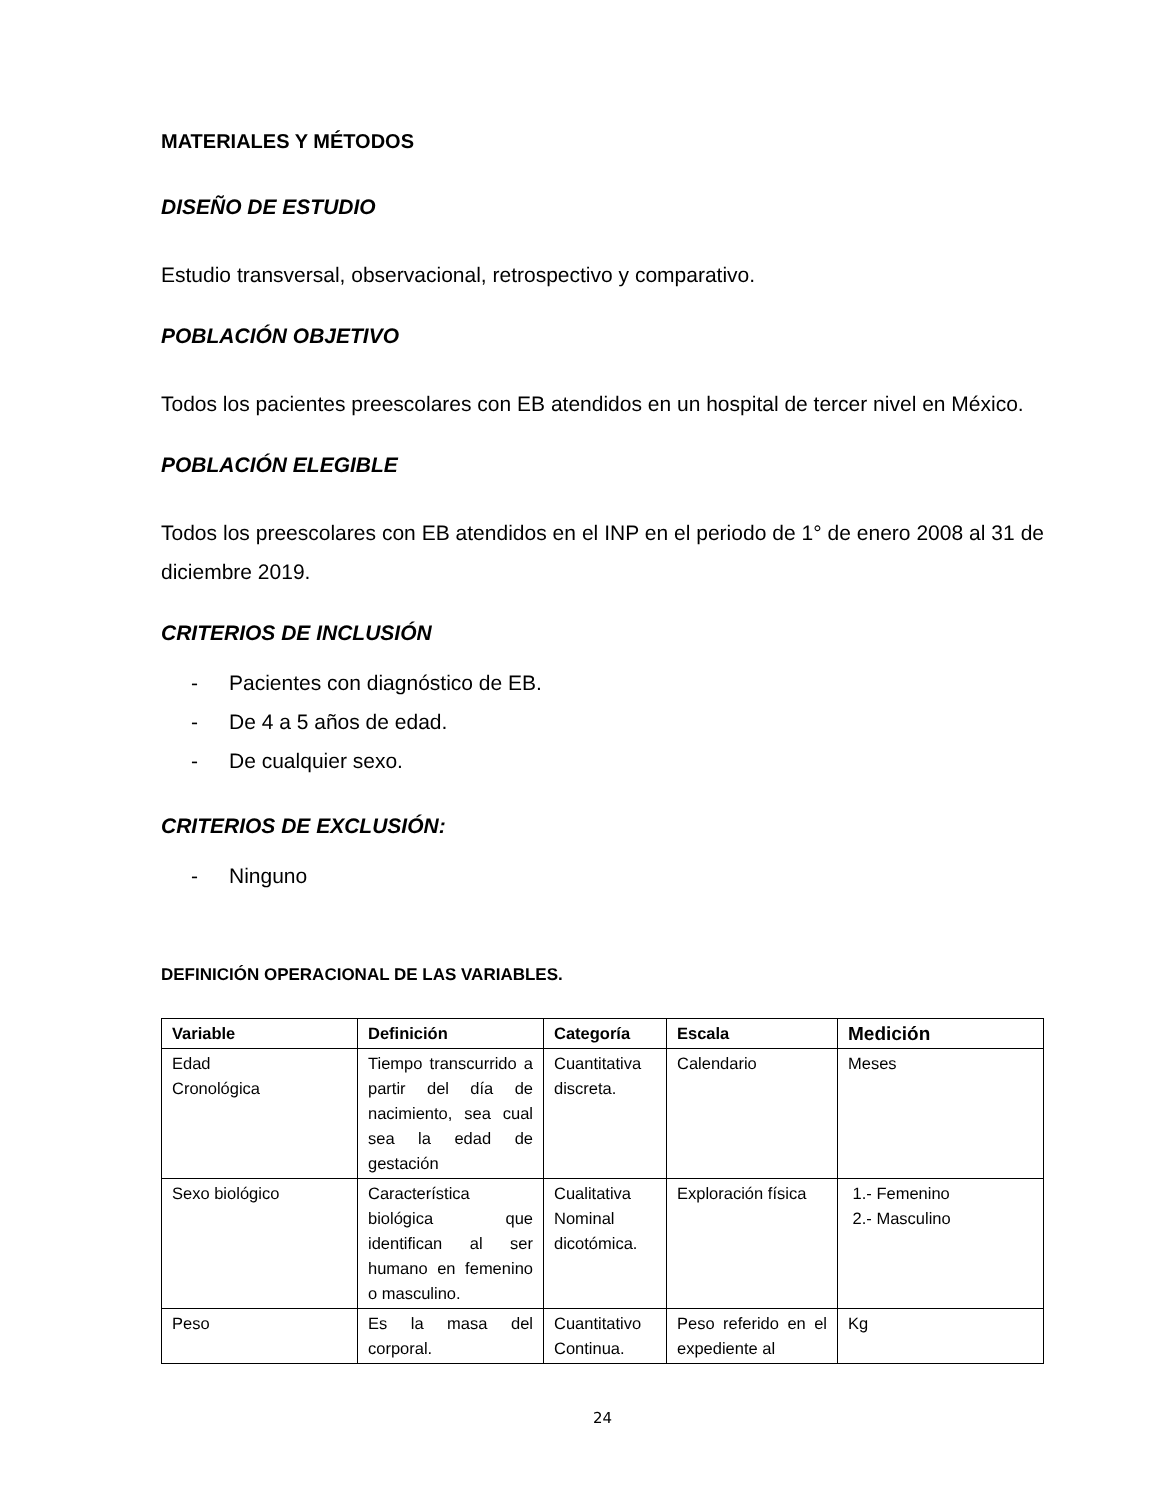MATERIALES Y MÉTODOS
DISEÑO DE ESTUDIO
Estudio transversal, observacional, retrospectivo y comparativo.
POBLACIÓN OBJETIVO
Todos los pacientes preescolares con EB atendidos en un hospital de tercer nivel en México.
POBLACIÓN ELEGIBLE
Todos los preescolares con EB atendidos en el INP en el periodo de 1° de enero 2008 al 31 de diciembre 2019.
CRITERIOS DE INCLUSIÓN
- Pacientes con diagnóstico de EB.
- De 4 a 5 años de edad.
- De cualquier sexo.
CRITERIOS DE EXCLUSIÓN:
- Ninguno
DEFINICIÓN OPERACIONAL DE LAS VARIABLES.
| Variable | Definición | Categoría | Escala | Medición |
| --- | --- | --- | --- | --- |
| Edad Cronológica | Tiempo transcurrido a partir del día de nacimiento, sea cual sea la edad de gestación | Cuantitativa discreta. | Calendario | Meses |
| Sexo biológico | Característica biológica que identifican al ser humano en femenino o masculino. | Cualitativa Nominal dicotómica. | Exploración física | 1.- Femenino 2.- Masculino |
| Peso | Es la masa del corporal. | Cuantitativo Continua. | Peso referido en el expediente al | Kg |
24